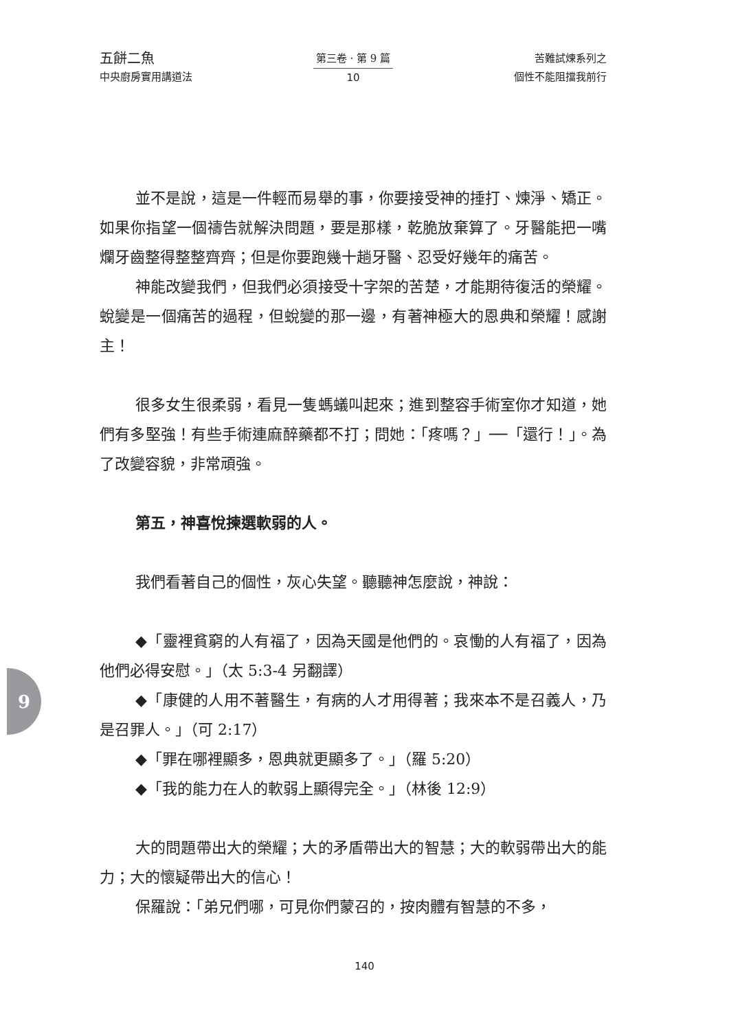五餅二魚
中央廚房實用講道法
第三卷 · 第 9 篇
10
苦難試煉系列之
個性不能阻擋我前行
並不是說，這是一件輕而易舉的事，你要接受神的捶打、煉淨、矯正。如果你指望一個禱告就解決問題，要是那樣，乾脆放棄算了。牙醫能把一嘴爛牙齒整得整整齊齊；但是你要跑幾十趟牙醫、忍受好幾年的痛苦。
神能改變我們，但我們必須接受十字架的苦楚，才能期待復活的榮耀。蛻變是一個痛苦的過程，但蛻變的那一邊，有著神極大的恩典和榮耀！感謝主！
很多女生很柔弱，看見一隻螞蟻叫起來；進到整容手術室你才知道，她們有多堅強！有些手術連麻醉藥都不打；問她：「疼嗎？」──「還行！」。為了改變容貌，非常頑強。
第五，神喜悅揀選軟弱的人。
我們看著自己的個性，灰心失望。聽聽神怎麼說，神說：
◆「靈裡貧窮的人有福了，因為天國是他們的。哀慟的人有福了，因為他們必得安慰。」（太 5:3-4 另翻譯）
◆「康健的人用不著醫生，有病的人才用得著；我來本不是召義人，乃是召罪人。」（可 2:17）
◆「罪在哪裡顯多，恩典就更顯多了。」（羅 5:20）
◆「我的能力在人的軟弱上顯得完全。」（林後 12:9）
大的問題帶出大的榮耀；大的矛盾帶出大的智慧；大的軟弱帶出大的能力；大的懷疑帶出大的信心！
保羅說：「弟兄們哪，可見你們蒙召的，按肉體有智慧的不多，
9
140